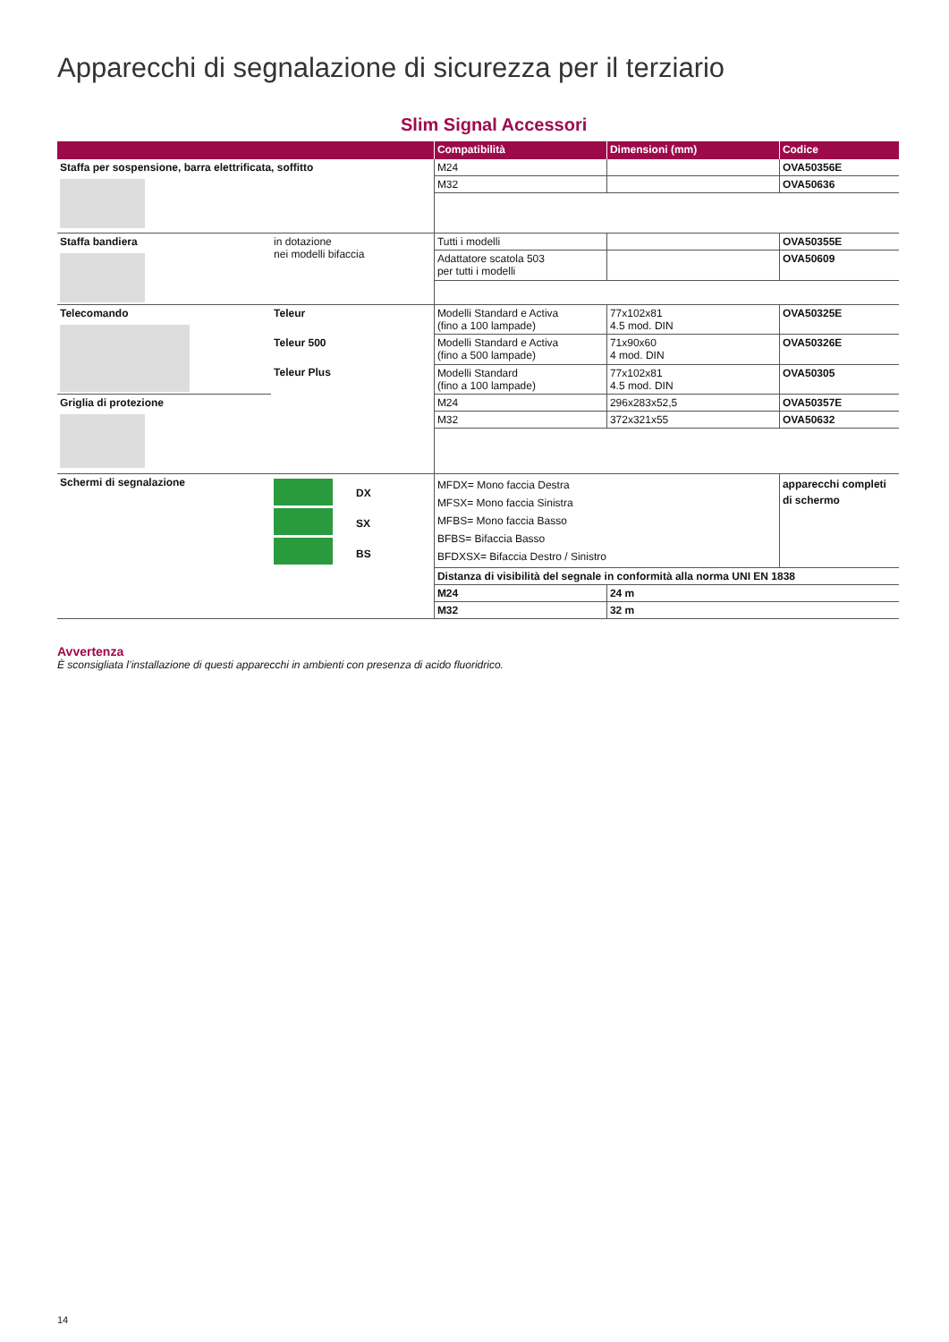Apparecchi di segnalazione di sicurezza per il terziario
Slim Signal Accessori
| | | Compatibilità | Dimensioni (mm) | Codice |
| --- | --- | --- | --- | --- |
| Staffa per sospensione, barra elettrificata, soffitto | | M24 | | OVA50356E |
| | | M32 | | OVA50636 |
| Staffa bandiera | in dotazione nei modelli bifaccia | Tutti i modelli | | OVA50355E |
| | | Adattatore scatola 503 per tutti i modelli | | OVA50609 |
| Telecomando | Teleur | Modelli Standard e Activa (fino a 100 lampade) | 77x102x81 4.5 mod. DIN | OVA50325E |
| | Teleur 500 | Modelli Standard e Activa (fino a 500 lampade) | 71x90x60 4 mod. DIN | OVA50326E |
| | Teleur Plus | Modelli Standard (fino a 100 lampade) | 77x102x81 4.5 mod. DIN | OVA50305 |
| Griglia di protezione | | M24 | 296x283x52,5 | OVA50357E |
| | | M32 | 372x321x55 | OVA50632 |
| Schermi di segnalazione | DX SX BS | MFDX= Mono faccia Destra MFSX= Mono faccia Sinistra MFBS= Mono faccia Basso BFBS= Bifaccia Basso BFDXSX= Bifaccia Destro / Sinistro | | apparecchi completi di schermo |
| | | Distanza di visibilità del segnale in conformità alla norma UNI EN 1838 | | |
| | | M24 | 24 m | |
| | | M32 | 32 m | |
Avvertenza
È sconsigliata l’installazione di questi apparecchi in ambienti con presenza di acido fluoridrico.
14